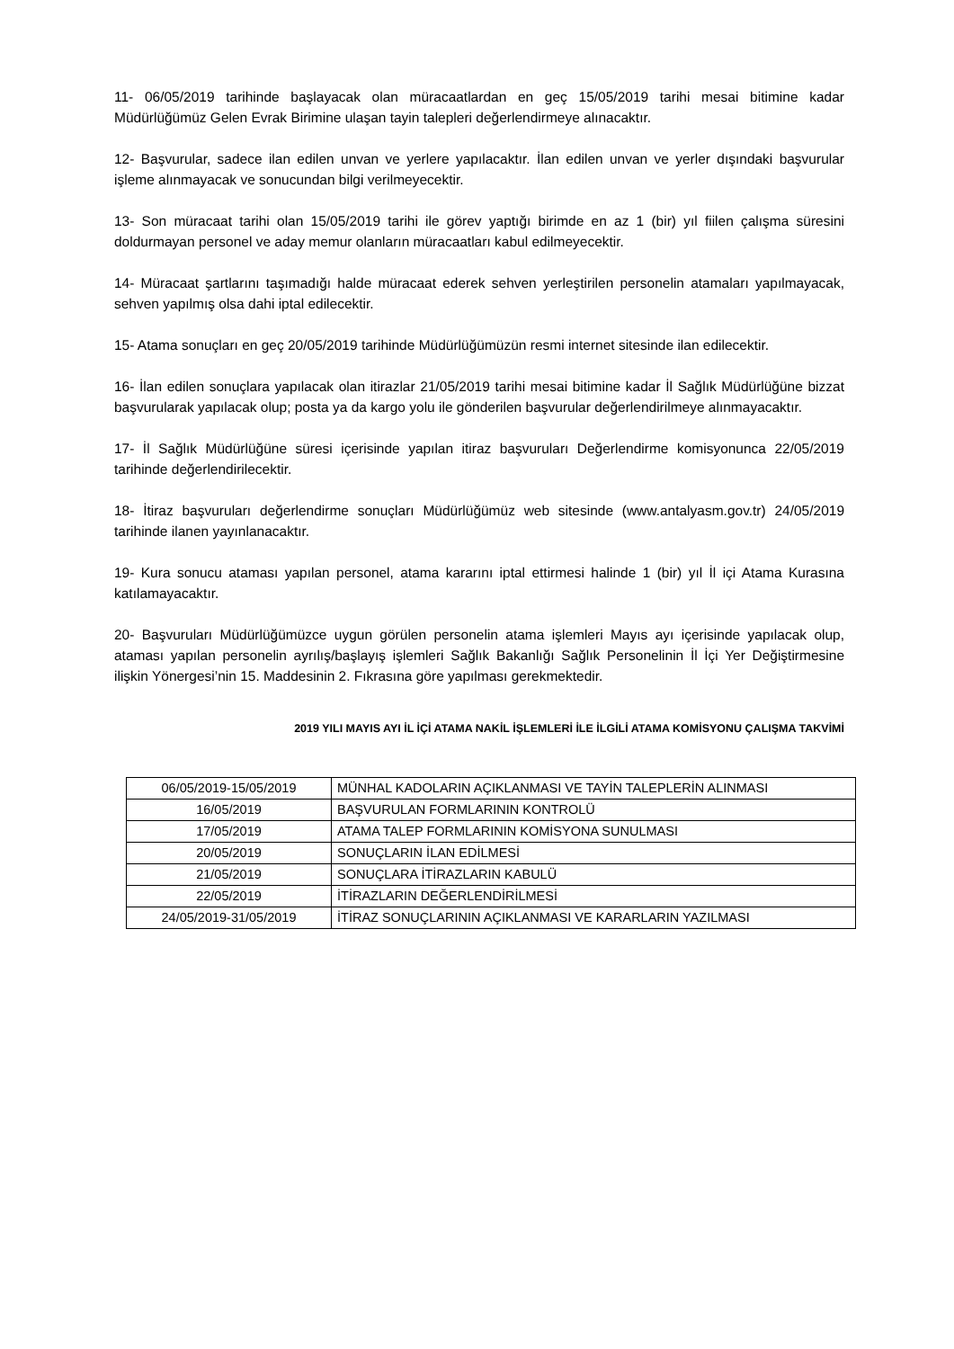11- 06/05/2019 tarihinde başlayacak olan müracaatlardan en geç 15/05/2019 tarihi mesai bitimine kadar Müdürlüğümüz Gelen Evrak Birimine ulaşan tayin talepleri değerlendirmeye alınacaktır.
12- Başvurular, sadece ilan edilen unvan ve yerlere yapılacaktır. İlan edilen unvan ve yerler dışındaki başvurular işleme alınmayacak ve sonucundan bilgi verilmeyecektir.
13- Son müracaat tarihi olan 15/05/2019 tarihi ile görev yaptığı birimde en az 1 (bir) yıl fiilen çalışma süresini doldurmayan personel ve aday memur olanların müracaatları kabul edilmeyecektir.
14- Müracaat şartlarını taşımadığı halde müracaat ederek sehven yerleştirilen personelin atamaları yapılmayacak, sehven yapılmış olsa dahi iptal edilecektir.
15- Atama sonuçları en geç 20/05/2019 tarihinde Müdürlüğümüzün resmi internet sitesinde ilan edilecektir.
16- İlan edilen sonuçlara yapılacak olan itirazlar 21/05/2019 tarihi mesai bitimine kadar İl Sağlık Müdürlüğüne bizzat başvurularak yapılacak olup; posta ya da kargo yolu ile gönderilen başvurular değerlendirilmeye alınmayacaktır.
17- İl Sağlık Müdürlüğüne süresi içerisinde yapılan itiraz başvuruları Değerlendirme komisyonunca 22/05/2019 tarihinde değerlendirilecektir.
18- İtiraz başvuruları değerlendirme sonuçları Müdürlüğümüz web sitesinde (www.antalyasm.gov.tr) 24/05/2019 tarihinde ilanen yayınlanacaktır.
19- Kura sonucu ataması yapılan personel, atama kararını iptal ettirmesi halinde 1 (bir) yıl İl içi Atama Kurasına katılamayacaktır.
20- Başvuruları Müdürlüğümüzce uygun görülen personelin atama işlemleri Mayıs ayı içerisinde yapılacak olup, ataması yapılan personelin ayrılış/başlayış işlemleri Sağlık Bakanlığı Sağlık Personelinin İl İçi Yer Değiştirmesine ilişkin Yönergesi’nin 15. Maddesinin 2. Fıkrasına göre yapılması gerekmektedir.
2019 YILI MAYIS AYI İL İÇİ ATAMA NAKİL İŞLEMLERİ İLE İLGİLİ ATAMA KOMİSYONU ÇALIŞMA TAKVİMİ
| 06/05/2019-15/05/2019 | MÜNHAL KADOLARIN AÇIKLANMASI VE TAYİN TALEPLERİN ALINMASI |
| 16/05/2019 | BAŞVURULAN FORMLARININ KONTROLÜ |
| 17/05/2019 | ATAMA TALEP FORMLARININ KOMİSYONA SUNULMASI |
| 20/05/2019 | SONUÇLARIN İLAN EDİLMESİ |
| 21/05/2019 | SONUÇLARA İTİRAZLARIN KABULÜ |
| 22/05/2019 | İTİRAZLARIN DEĞERLENDİRİLMESİ |
| 24/05/2019-31/05/2019 | İTİRAZ SONUÇLARININ AÇIKLANMASI VE KARARLARIN YAZILMASI |